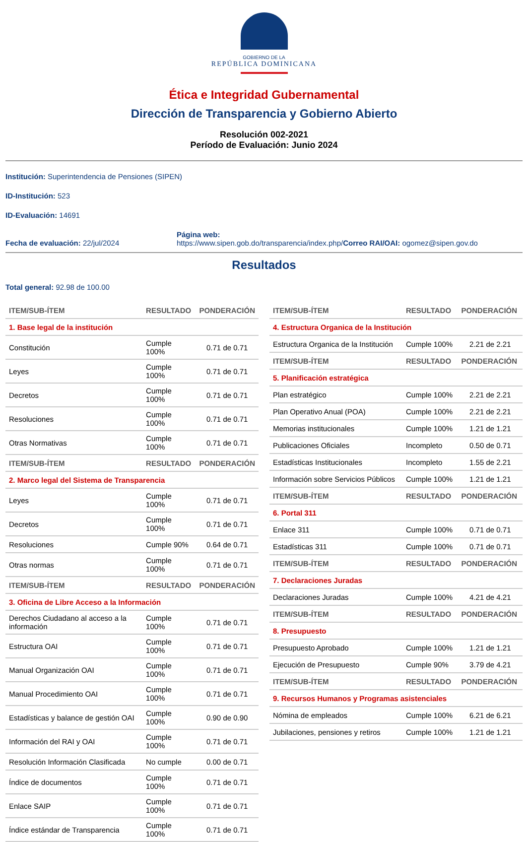GOBIERNO DE LA
REPÚBLICA DOMINICANA
Ética e Integridad Gubernamental
Dirección de Transparencia y Gobierno Abierto
Resolución 002-2021
Período de Evaluación: Junio 2024
Institución: Superintendencia de Pensiones (SIPEN)
ID-Institución: 523
ID-Evaluación: 14691
Fecha de evaluación: 22/jul/2024
Página web:
https://www.sipen.gob.do/transparencia/index.php/
Correo RAI/OAI: ogomez@sipen.gov.do
Resultados
Total general: 92.98 de 100.00
| ITEM/SUB-ÍTEM | RESULTADO | PONDERACIÓN |
| --- | --- | --- |
| 1. Base legal de la institución | | |
| Constitución | Cumple 100% | 0.71 de 0.71 |
| Leyes | Cumple 100% | 0.71 de 0.71 |
| Decretos | Cumple 100% | 0.71 de 0.71 |
| Resoluciones | Cumple 100% | 0.71 de 0.71 |
| Otras Normativas | Cumple 100% | 0.71 de 0.71 |
| ITEM/SUB-ÍTEM | RESULTADO | PONDERACIÓN |
| 2. Marco legal del Sistema de Transparencia | | |
| Leyes | Cumple 100% | 0.71 de 0.71 |
| Decretos | Cumple 100% | 0.71 de 0.71 |
| Resoluciones | Cumple 90% | 0.64 de 0.71 |
| Otras normas | Cumple 100% | 0.71 de 0.71 |
| ITEM/SUB-ÍTEM | RESULTADO | PONDERACIÓN |
| 3. Oficina de Libre Acceso a la Información | | |
| Derechos Ciudadano al acceso a la información | Cumple 100% | 0.71 de 0.71 |
| Estructura OAI | Cumple 100% | 0.71 de 0.71 |
| Manual Organización OAI | Cumple 100% | 0.71 de 0.71 |
| Manual Procedimiento OAI | Cumple 100% | 0.71 de 0.71 |
| Estadísticas y balance de gestión OAI | Cumple 100% | 0.90 de 0.90 |
| Información del RAI y OAI | Cumple 100% | 0.71 de 0.71 |
| Resolución Información Clasificada | No cumple | 0.00 de 0.71 |
| Índice de documentos | Cumple 100% | 0.71 de 0.71 |
| Enlace SAIP | Cumple 100% | 0.71 de 0.71 |
| Índice estándar de Transparencia | Cumple 100% | 0.71 de 0.71 |
| ITEM/SUB-ÍTEM | RESULTADO | PONDERACIÓN |
| --- | --- | --- |
| 4. Estructura Organica de la Institución | | |
| Estructura Organica de la Institución | Cumple 100% | 2.21 de 2.21 |
| ITEM/SUB-ÍTEM | RESULTADO | PONDERACIÓN |
| 5. Planificación estratégica | | |
| Plan estratégico | Cumple 100% | 2.21 de 2.21 |
| Plan Operativo Anual (POA) | Cumple 100% | 2.21 de 2.21 |
| Memorias institucionales | Cumple 100% | 1.21 de 1.21 |
| Publicaciones Oficiales | Incompleto | 0.50 de 0.71 |
| Estadísticas Institucionales | Incompleto | 1.55 de 2.21 |
| Información sobre Servicios Públicos | Cumple 100% | 1.21 de 1.21 |
| ITEM/SUB-ÍTEM | RESULTADO | PONDERACIÓN |
| 6. Portal 311 | | |
| Enlace 311 | Cumple 100% | 0.71 de 0.71 |
| Estadísticas 311 | Cumple 100% | 0.71 de 0.71 |
| ITEM/SUB-ÍTEM | RESULTADO | PONDERACIÓN |
| 7. Declaraciones Juradas | | |
| Declaraciones Juradas | Cumple 100% | 4.21 de 4.21 |
| ITEM/SUB-ÍTEM | RESULTADO | PONDERACIÓN |
| 8. Presupuesto | | |
| Presupuesto Aprobado | Cumple 100% | 1.21 de 1.21 |
| Ejecución de Presupuesto | Cumple 90% | 3.79 de 4.21 |
| ITEM/SUB-ÍTEM | RESULTADO | PONDERACIÓN |
| 9. Recursos Humanos y Programas asistenciales | | |
| Nómina de empleados | Cumple 100% | 6.21 de 6.21 |
| Jubilaciones, pensiones y retiros | Cumple 100% | 1.21 de 1.21 |